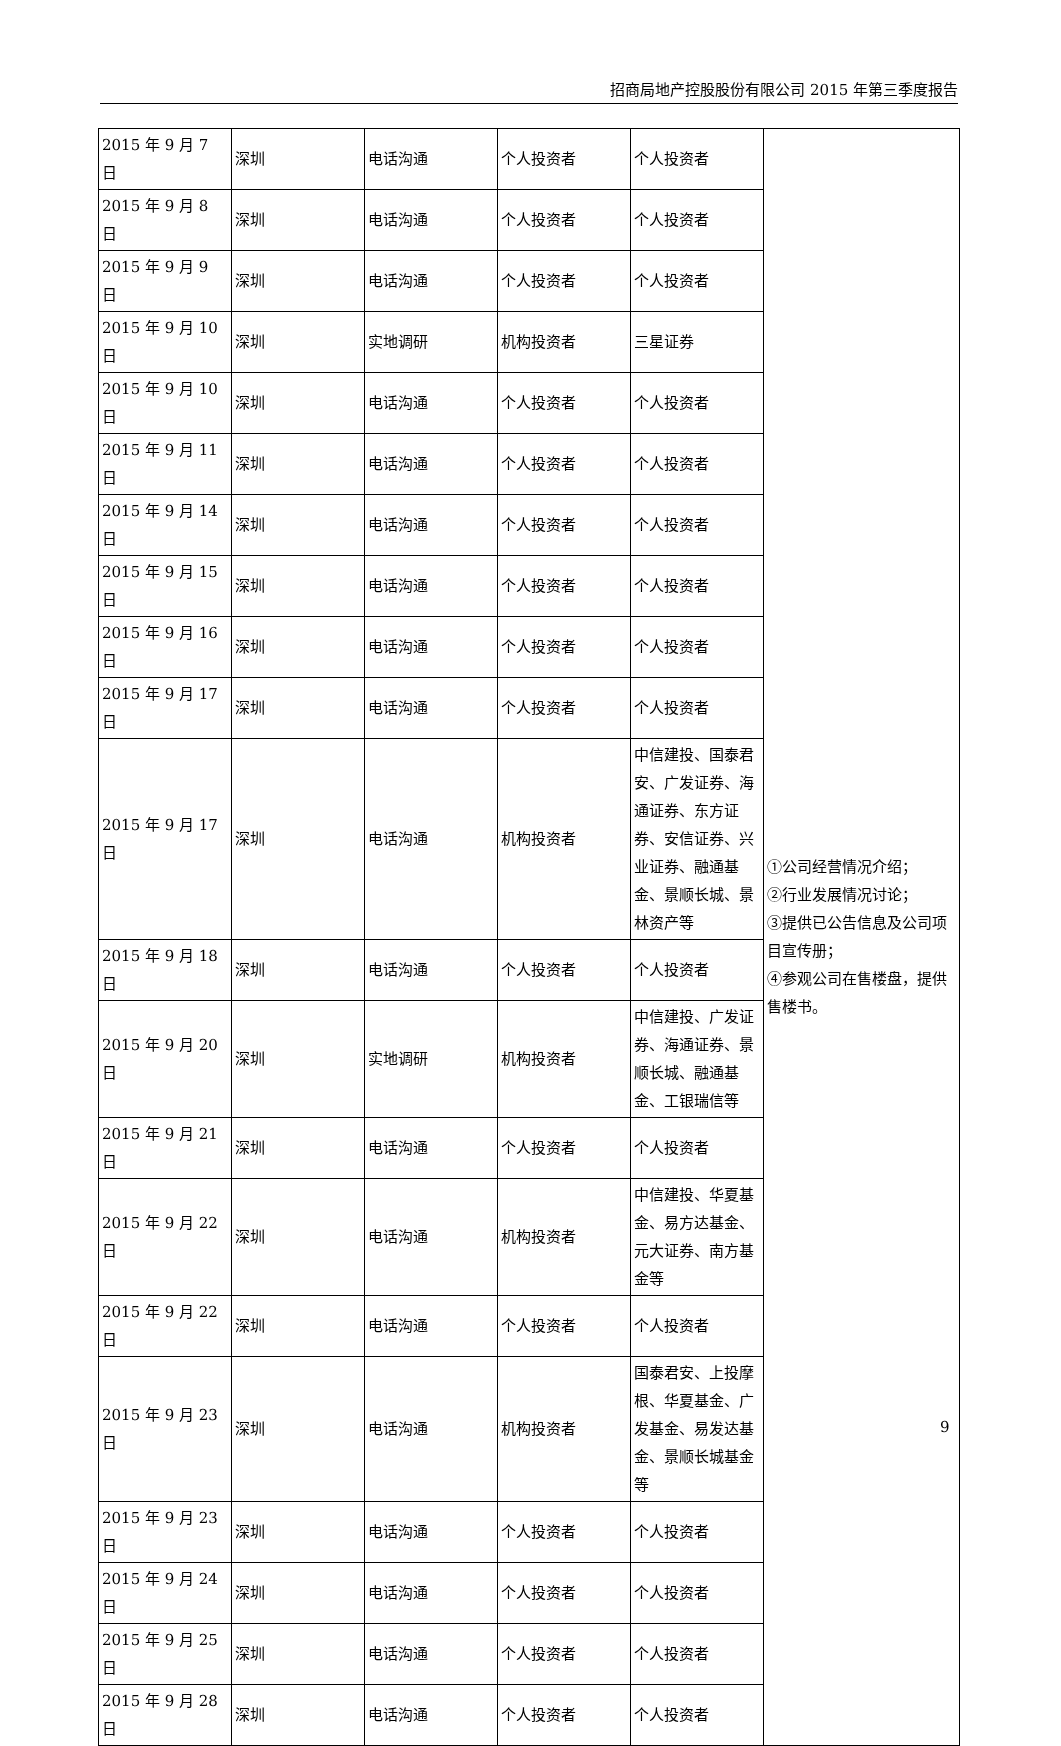招商局地产控股股份有限公司 2015 年第三季度报告
| 2015 年 9 月 7 日 | 深圳 | 电话沟通 | 个人投资者 | 个人投资者 | ①公司经营情况介绍； ②行业发展情况讨论； ③提供已公告信息及公司项目宣传册； ④参观公司在售楼盘，提供售楼书。 |
| 2015 年 9 月 8 日 | 深圳 | 电话沟通 | 个人投资者 | 个人投资者 | |
| 2015 年 9 月 9 日 | 深圳 | 电话沟通 | 个人投资者 | 个人投资者 | |
| 2015 年 9 月 10 日 | 深圳 | 实地调研 | 机构投资者 | 三星证券 | |
| 2015 年 9 月 10 日 | 深圳 | 电话沟通 | 个人投资者 | 个人投资者 | |
| 2015 年 9 月 11 日 | 深圳 | 电话沟通 | 个人投资者 | 个人投资者 | |
| 2015 年 9 月 14 日 | 深圳 | 电话沟通 | 个人投资者 | 个人投资者 | |
| 2015 年 9 月 15 日 | 深圳 | 电话沟通 | 个人投资者 | 个人投资者 | |
| 2015 年 9 月 16 日 | 深圳 | 电话沟通 | 个人投资者 | 个人投资者 | |
| 2015 年 9 月 17 日 | 深圳 | 电话沟通 | 个人投资者 | 个人投资者 | |
| 2015 年 9 月 17 日 | 深圳 | 电话沟通 | 机构投资者 | 中信建投、国泰君安、广发证券、海通证券、东方证券、安信证券、兴业证券、融通基金、景顺长城、景林资产等 | |
| 2015 年 9 月 18 日 | 深圳 | 电话沟通 | 个人投资者 | 个人投资者 | |
| 2015 年 9 月 20 日 | 深圳 | 实地调研 | 机构投资者 | 中信建投、广发证券、海通证券、景顺长城、融通基金、工银瑞信等 | |
| 2015 年 9 月 21 日 | 深圳 | 电话沟通 | 个人投资者 | 个人投资者 | |
| 2015 年 9 月 22 日 | 深圳 | 电话沟通 | 机构投资者 | 中信建投、华夏基金、易方达基金、元大证券、南方基金等 | |
| 2015 年 9 月 22 日 | 深圳 | 电话沟通 | 个人投资者 | 个人投资者 | |
| 2015 年 9 月 23 日 | 深圳 | 电话沟通 | 机构投资者 | 国泰君安、上投摩根、华夏基金、广发基金、易发达基金、景顺长城基金等 | |
| 2015 年 9 月 23 日 | 深圳 | 电话沟通 | 个人投资者 | 个人投资者 | |
| 2015 年 9 月 24 日 | 深圳 | 电话沟通 | 个人投资者 | 个人投资者 | |
| 2015 年 9 月 25 日 | 深圳 | 电话沟通 | 个人投资者 | 个人投资者 | |
| 2015 年 9 月 28 日 | 深圳 | 电话沟通 | 个人投资者 | 个人投资者 | |
9